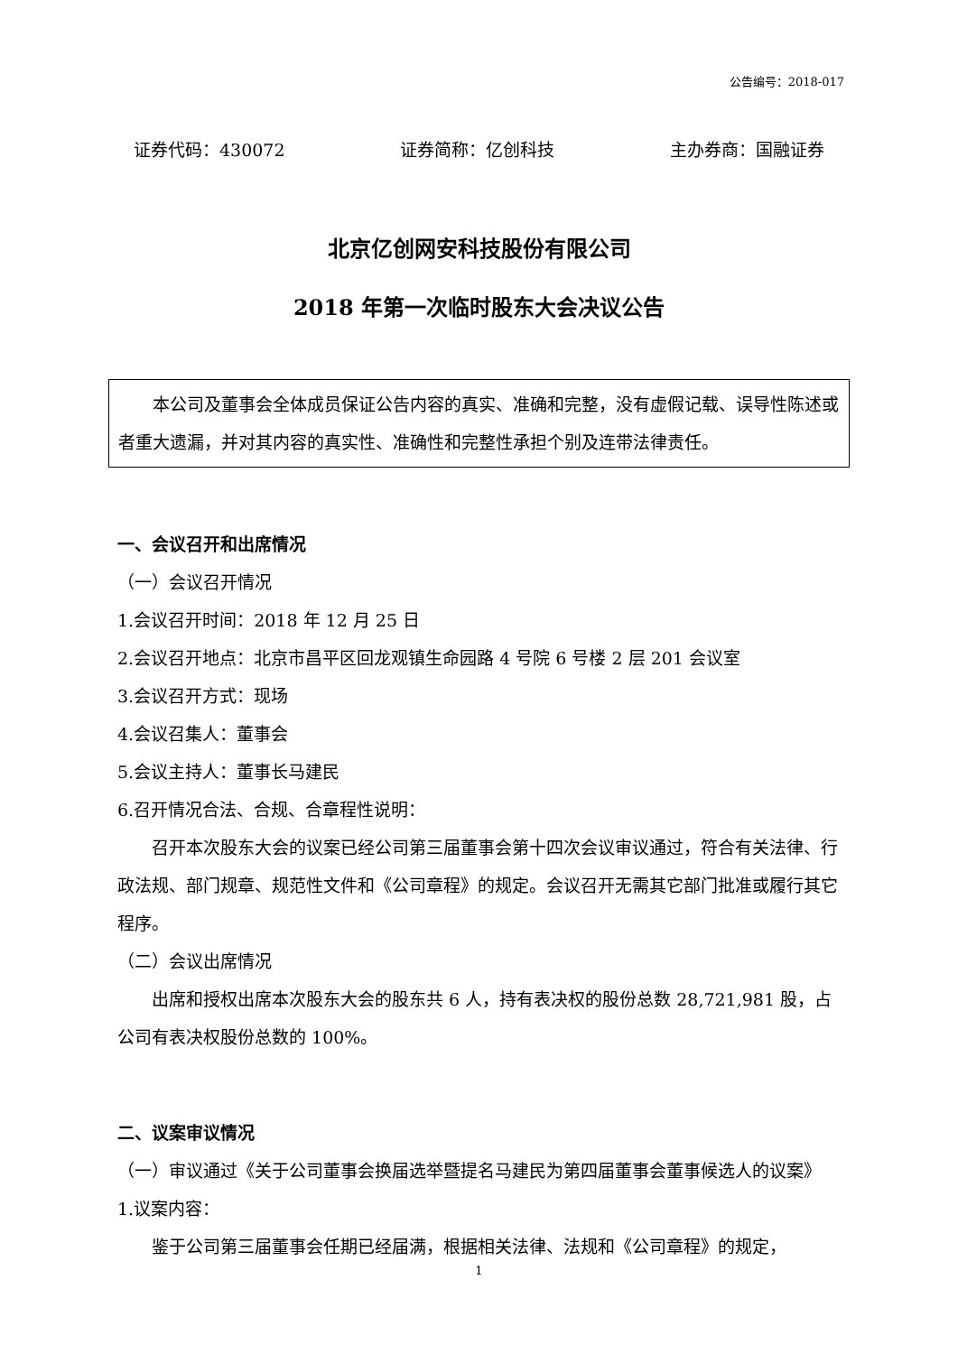公告编号：2018-017
证券代码：430072 证券简称：亿创科技 主办券商：国融证券
北京亿创网安科技股份有限公司
2018 年第一次临时股东大会决议公告
本公司及董事会全体成员保证公告内容的真实、准确和完整，没有虚假记载、误导性陈述或者重大遗漏，并对其内容的真实性、准确性和完整性承担个别及连带法律责任。
一、会议召开和出席情况
（一）会议召开情况
1.会议召开时间：2018 年 12 月 25 日
2.会议召开地点：北京市昌平区回龙观镇生命园路 4 号院 6 号楼 2 层 201 会议室
3.会议召开方式：现场
4.会议召集人：董事会
5.会议主持人：董事长马建民
6.召开情况合法、合规、合章程性说明：
召开本次股东大会的议案已经公司第三届董事会第十四次会议审议通过，符合有关法律、行政法规、部门规章、规范性文件和《公司章程》的规定。会议召开无需其它部门批准或履行其它程序。
（二）会议出席情况
出席和授权出席本次股东大会的股东共 6 人，持有表决权的股份总数 28,721,981 股，占公司有表决权股份总数的 100%。
二、议案审议情况
（一）审议通过《关于公司董事会换届选举暨提名马建民为第四届董事会董事候选人的议案》
1.议案内容：
鉴于公司第三届董事会任期已经届满，根据相关法律、法规和《公司章程》的规定，
1